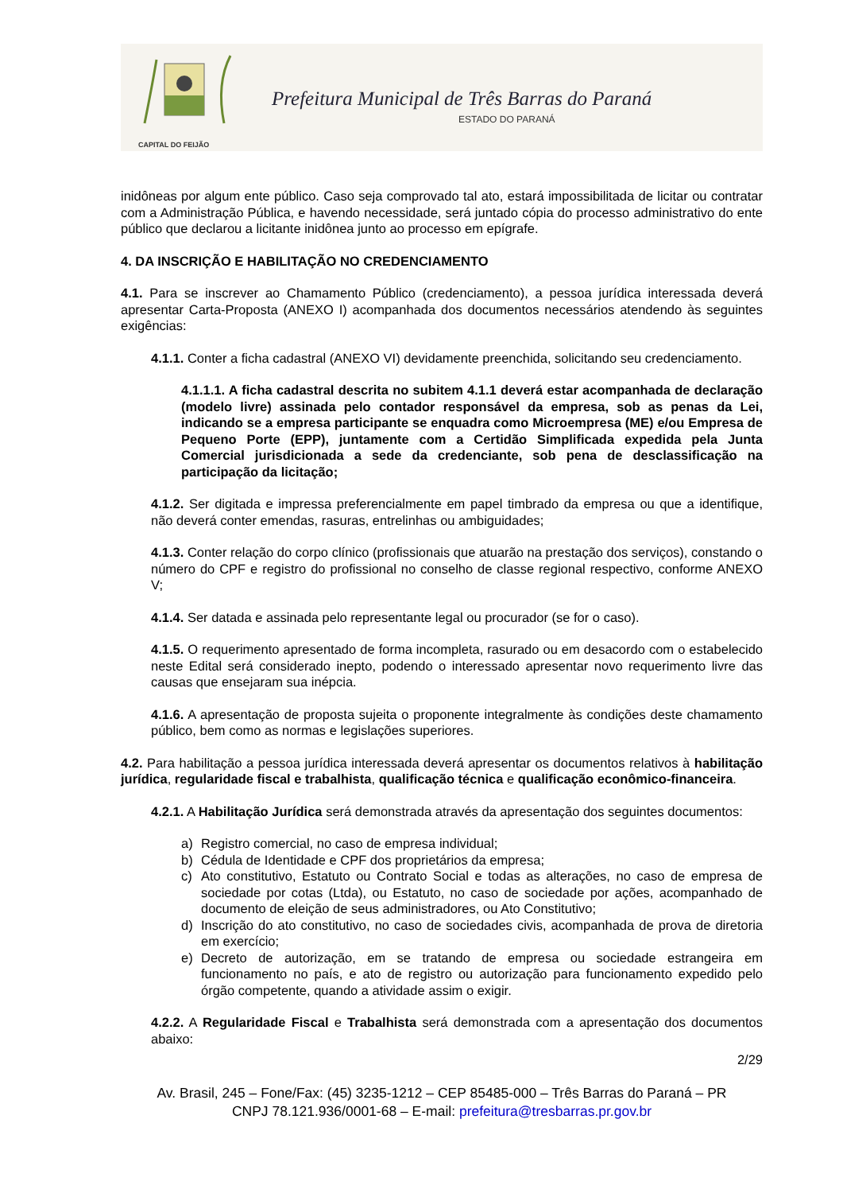CAPITAL DO FEIJÃO
Prefeitura Municipal de Três Barras do Paraná
ESTADO DO PARANÁ
inidôneas por algum ente público. Caso seja comprovado tal ato, estará impossibilitada de licitar ou contratar com a Administração Pública, e havendo necessidade, será juntado cópia do processo administrativo do ente público que declarou a licitante inidônea junto ao processo em epígrafe.
4. DA INSCRIÇÃO E HABILITAÇÃO NO CREDENCIAMENTO
4.1. Para se inscrever ao Chamamento Público (credenciamento), a pessoa jurídica interessada deverá apresentar Carta-Proposta (ANEXO I) acompanhada dos documentos necessários atendendo às seguintes exigências:
4.1.1. Conter a ficha cadastral (ANEXO VI) devidamente preenchida, solicitando seu credenciamento.
4.1.1.1. A ficha cadastral descrita no subitem 4.1.1 deverá estar acompanhada de declaração (modelo livre) assinada pelo contador responsável da empresa, sob as penas da Lei, indicando se a empresa participante se enquadra como Microempresa (ME) e/ou Empresa de Pequeno Porte (EPP), juntamente com a Certidão Simplificada expedida pela Junta Comercial jurisdicionada a sede da credenciante, sob pena de desclassificação na participação da licitação;
4.1.2. Ser digitada e impressa preferencialmente em papel timbrado da empresa ou que a identifique, não deverá conter emendas, rasuras, entrelinhas ou ambiguidades;
4.1.3. Conter relação do corpo clínico (profissionais que atuarão na prestação dos serviços), constando o número do CPF e registro do profissional no conselho de classe regional respectivo, conforme ANEXO V;
4.1.4. Ser datada e assinada pelo representante legal ou procurador (se for o caso).
4.1.5. O requerimento apresentado de forma incompleta, rasurado ou em desacordo com o estabelecido neste Edital será considerado inepto, podendo o interessado apresentar novo requerimento livre das causas que ensejaram sua inépcia.
4.1.6. A apresentação de proposta sujeita o proponente integralmente às condições deste chamamento público, bem como as normas e legislações superiores.
4.2. Para habilitação a pessoa jurídica interessada deverá apresentar os documentos relativos à habilitação jurídica, regularidade fiscal e trabalhista, qualificação técnica e qualificação econômico-financeira.
4.2.1. A Habilitação Jurídica será demonstrada através da apresentação dos seguintes documentos:
a) Registro comercial, no caso de empresa individual;
b) Cédula de Identidade e CPF dos proprietários da empresa;
c) Ato constitutivo, Estatuto ou Contrato Social e todas as alterações, no caso de empresa de sociedade por cotas (Ltda), ou Estatuto, no caso de sociedade por ações, acompanhado de documento de eleição de seus administradores, ou Ato Constitutivo;
d) Inscrição do ato constitutivo, no caso de sociedades civis, acompanhada de prova de diretoria em exercício;
e) Decreto de autorização, em se tratando de empresa ou sociedade estrangeira em funcionamento no país, e ato de registro ou autorização para funcionamento expedido pelo órgão competente, quando a atividade assim o exigir.
4.2.2. A Regularidade Fiscal e Trabalhista será demonstrada com a apresentação dos documentos abaixo:
2/29
Av. Brasil, 245 – Fone/Fax: (45) 3235-1212 – CEP 85485-000 – Três Barras do Paraná – PR
CNPJ 78.121.936/0001-68 – E-mail: prefeitura@tresbarras.pr.gov.br